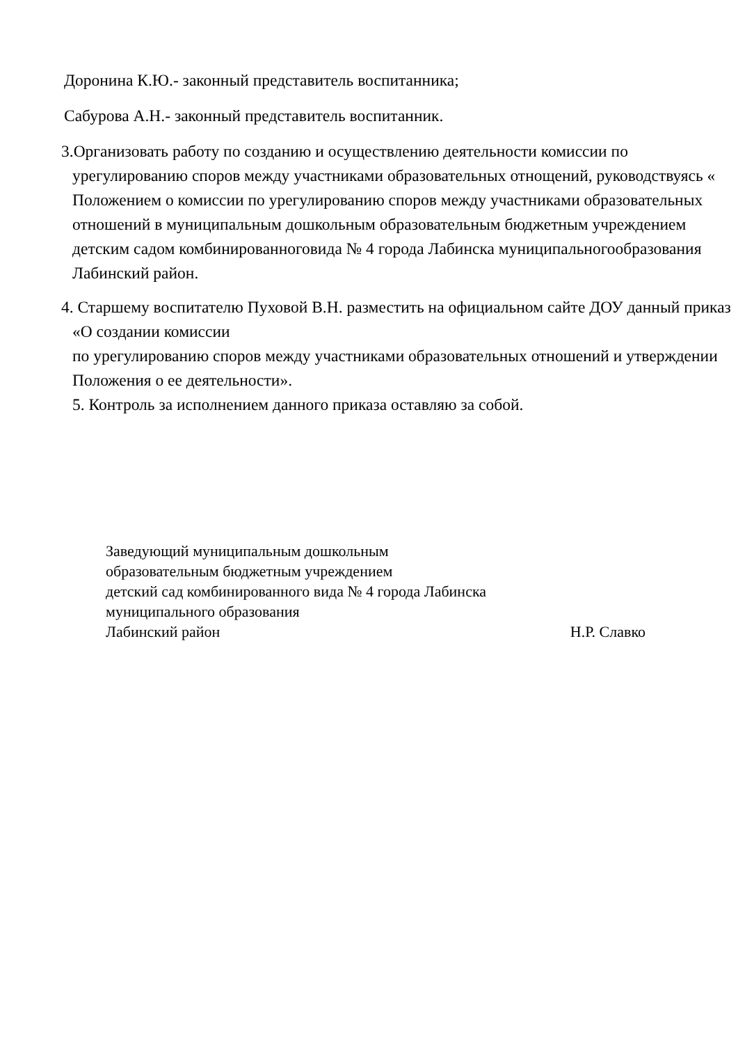Доронина К.Ю.- законный представитель воспитанника;
Сабурова А.Н.- законный представитель воспитанник.
3.Организовать работу по созданию и осуществлению деятельности комиссии по урегулированию споров между участниками образовательных отнощений, руководствуясь « Положением о комиссии по урегулированию споров между участниками образовательных отношений в муниципальным дошкольным образовательным бюджетным учреждением детским садом комбинированноговида № 4 города Лабинска муниципальногообразования Лабинский район.
4. Старшему воспитателю Пуховой В.Н. разместить на официальном сайте ДОУ данный приказ «О создании комиссии
по урегулированию споров между участниками образовательных отношений и утверждении Положения о ее деятельности».
5. Контроль за исполнением данного приказа оставляю за собой.
Заведующий муниципальным дошкольным
образовательным бюджетным учреждением
детский сад комбинированного вида № 4 города Лабинска
муниципального образования
Лабинский район Н.Р. Славко